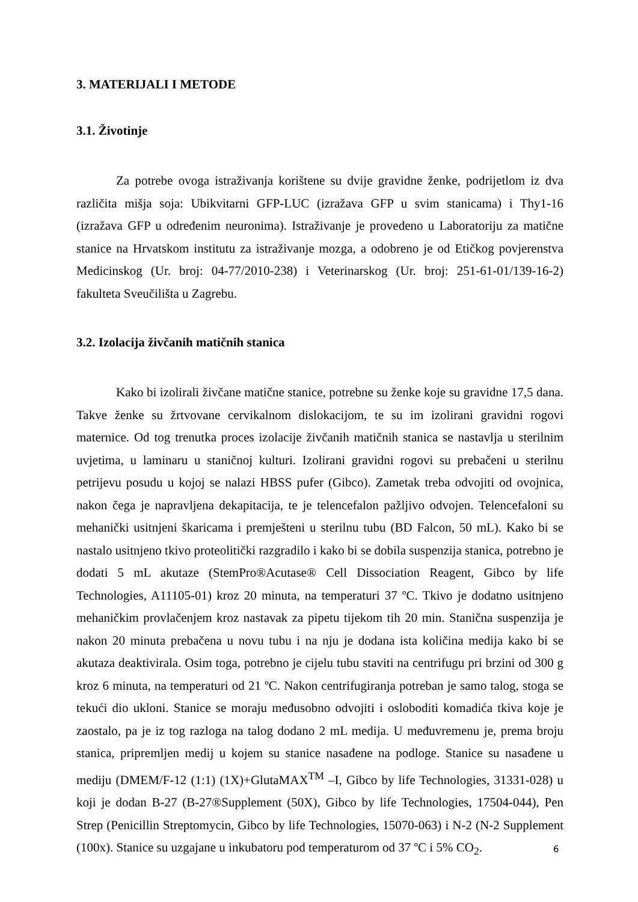3. MATERIJALI I METODE
3.1. Životinje
Za potrebe ovoga istraživanja korištene su dvije gravidne ženke, podrijetlom iz dva različita mišja soja: Ubikvitarni GFP-LUC (izražava GFP u svim stanicama) i Thy1-16 (izražava GFP u određenim neuronima). Istraživanje je provedeno u Laboratoriju za matične stanice na Hrvatskom institutu za istraživanje mozga, a odobreno je od Etičkog povjerenstva Medicinskog (Ur. broj: 04-77/2010-238) i Veterinarskog (Ur. broj: 251-61-01/139-16-2) fakulteta Sveučilišta u Zagrebu.
3.2. Izolacija živčanih matičnih stanica
Kako bi izolirali živčane matične stanice, potrebne su ženke koje su gravidne 17,5 dana. Takve ženke su žrtvovane cervikalnom dislokacijom, te su im izolirani gravidni rogovi maternice. Od tog trenutka proces izolacije živčanih matičnih stanica se nastavlja u sterilnim uvjetima, u laminaru u staničnoj kulturi. Izolirani gravidni rogovi su prebačeni u sterilnu petrijevu posudu u kojoj se nalazi HBSS pufer (Gibco). Zametak treba odvojiti od ovojnica, nakon čega je napravljena dekapitacija, te je telencefalon pažljivo odvojen. Telencefaloni su mehanički usitnjeni škaricama i premješteni u sterilnu tubu (BD Falcon, 50 mL). Kako bi se nastalo usitnjeno tkivo proteolitički razgradilo i kako bi se dobila suspenzija stanica, potrebno je dodati 5 mL akutaze (StemPro®Acutase® Cell Dissociation Reagent, Gibco by life Technologies, A11105-01) kroz 20 minuta, na temperaturi 37 ºC. Tkivo je dodatno usitnjeno mehaničkim provlačenjem kroz nastavak za pipetu tijekom tih 20 min. Stanična suspenzija je nakon 20 minuta prebačena u novu tubu i na nju je dodana ista količina medija kako bi se akutaza deaktivirala. Osim toga, potrebno je cijelu tubu staviti na centrifugu pri brzini od 300 g kroz 6 minuta, na temperaturi od 21 ºC. Nakon centrifugiranja potreban je samo talog, stoga se tekući dio ukloni. Stanice se moraju međusobno odvojiti i osloboditi komadića tkiva koje je zaostalo, pa je iz tog razloga na talog dodano 2 mL medija. U međuvremenu je, prema broju stanica, pripremljen medij u kojem su stanice nasađene na podloge. Stanice su nasađene u mediju (DMEM/F-12 (1:1) (1X)+GlutaMAX<sup>TM</sup> –I, Gibco by life Technologies, 31331-028) u koji je dodan B-27 (B-27®Supplement (50X), Gibco by life Technologies, 17504-044), Pen Strep (Penicillin Streptomycin, Gibco by life Technologies, 15070-063) i N-2 (N-2 Supplement (100x). Stanice su uzgajane u inkubatoru pod temperaturom od 37 ºC i 5% CO<sub>2</sub>.
6